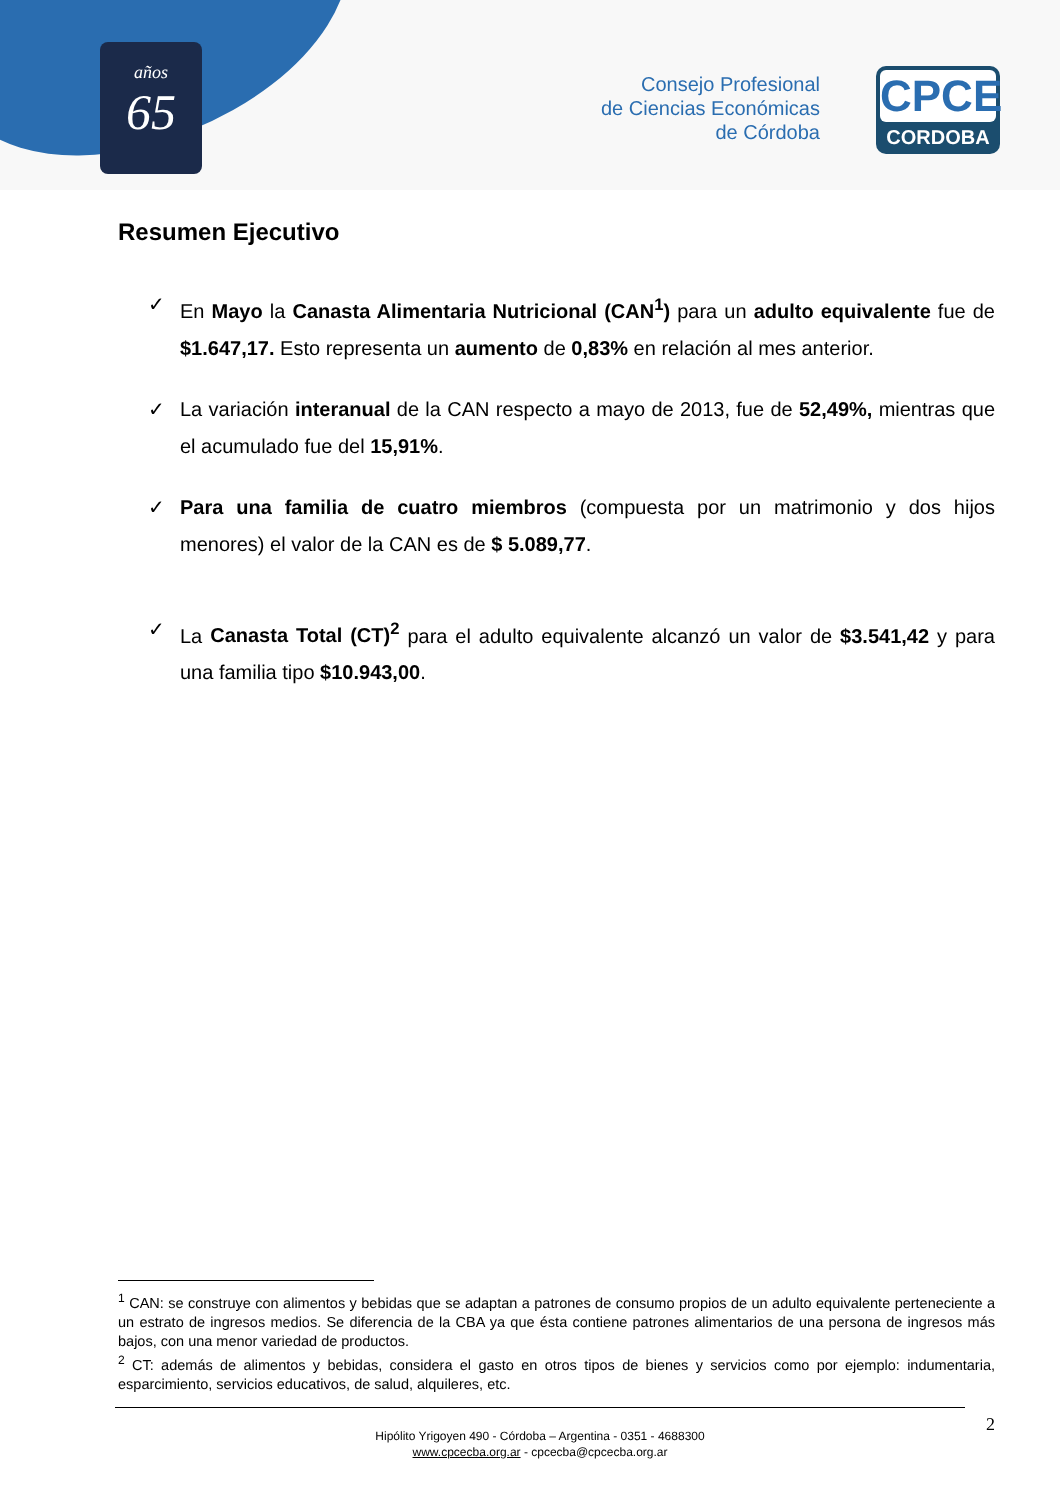años
65
Consejo Profesional
de Ciencias Económicas
de Córdoba
CPCE
CORDOBA
Resumen Ejecutivo
✓ En Mayo la Canasta Alimentaria Nutricional (CAN<sup>1</sup>) para un adulto equivalente fue de $1.647,17. Esto representa un aumento de 0,83% en relación al mes anterior.
✓ La variación interanual de la CAN respecto a mayo de 2013, fue de 52,49%, mientras que el acumulado fue del 15,91%.
✓ Para una familia de cuatro miembros (compuesta por un matrimonio y dos hijos menores) el valor de la CAN es de $ 5.089,77.
✓ La Canasta Total (CT)<sup>2</sup> para el adulto equivalente alcanzó un valor de $3.541,42 y para una familia tipo $10.943,00.
<sup>1</sup> CAN: se construye con alimentos y bebidas que se adaptan a patrones de consumo propios de un adulto equivalente perteneciente a un estrato de ingresos medios. Se diferencia de la CBA ya que ésta contiene patrones alimentarios de una persona de ingresos más bajos, con una menor variedad de productos.
<sup>2</sup> CT: además de alimentos y bebidas, considera el gasto en otros tipos de bienes y servicios como por ejemplo: indumentaria, esparcimiento, servicios educativos, de salud, alquileres, etc.
2 Hipólito Yrigoyen 490 - Córdoba – Argentina - 0351 - 4688300
www.cpcecba.org.ar - cpcecba@cpcecba.org.ar